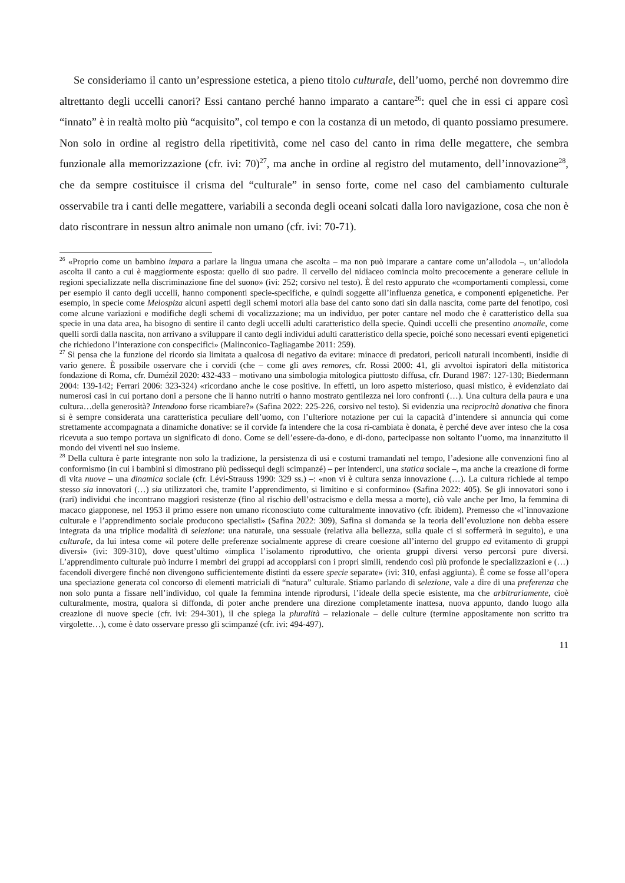Se consideriamo il canto un’espressione estetica, a pieno titolo culturale, dell’uomo, perché non dovremmo dire altrettanto degli uccelli canori? Essi cantano perché hanno imparato a cantare<sup>26</sup>: quel che in essi ci appare così “innato” è in realtà molto più “acquisito”, col tempo e con la costanza di un metodo, di quanto possiamo presumere. Non solo in ordine al registro della ripetitività, come nel caso del canto in rima delle megattere, che sembra funzionale alla memorizzazione (cfr. ivi: 70)<sup>27</sup>, ma anche in ordine al registro del mutamento, dell’innovazione<sup>28</sup>, che da sempre costituisce il crisma del “culturale” in senso forte, come nel caso del cambiamento culturale osservabile tra i canti delle megattere, variabili a seconda degli oceani solcati dalla loro navigazione, cosa che non è dato riscontrare in nessun altro animale non umano (cfr. ivi: 70-71).
<sup>26</sup> «Proprio come un bambino impara a parlare la lingua umana che ascolta – ma non può imparare a cantare come un’allodola –, un’allodola ascolta il canto a cui è maggiormente esposta: quello di suo padre. Il cervello del nidiaceo comincia molto precocemente a generare cellule in regioni specializzate nella discriminazione fine del suono» (ivi: 252; corsivo nel testo). È del resto appurato che «comportamenti complessi, come per esempio il canto degli uccelli, hanno componenti specie-specifiche, e quindi soggette all’influenza genetica, e componenti epigenetiche. Per esempio, in specie come Melospiza alcuni aspetti degli schemi motori alla base del canto sono dati sin dalla nascita, come parte del fenotipo, così come alcune variazioni e modifiche degli schemi di vocalizzazione; ma un individuo, per poter cantare nel modo che è caratteristico della sua specie in una data area, ha bisogno di sentire il canto degli uccelli adulti caratteristico della specie. Quindi uccelli che presentino anomalie, come quelli sordi dalla nascita, non arrivano a sviluppare il canto degli individui adulti caratteristico della specie, poiché sono necessari eventi epigenetici che richiedono l’interazione con conspecifici» (Malinconico-Tagliagambe 2011: 259).
<sup>27</sup> Si pensa che la funzione del ricordo sia limitata a qualcosa di negativo da evitare: minacce di predatori, pericoli naturali incombenti, insidie di vario genere. È possibile osservare che i corvidi (che – come gli aves remores, cfr. Rossi 2000: 41, gli avvoltoi ispiratori della mitistorica fondazione di Roma, cfr. Dumézil 2020: 432-433 – motivano una simbologia mitologica piuttosto diffusa, cfr. Durand 1987: 127-130; Biedermann 2004: 139-142; Ferrari 2006: 323-324) «ricordano anche le cose positive. In effetti, un loro aspetto misterioso, quasi mistico, è evidenziato dai numerosi casi in cui portano doni a persone che li hanno nutriti o hanno mostrato gentilezza nei loro confronti (…). Una cultura della paura e una cultura…della generosità? Intendono forse ricambiare?» (Safina 2022: 225-226, corsivo nel testo). Si evidenzia una reciprocità donativa che finora si è sempre considerata una caratteristica peculiare dell’uomo, con l’ulteriore notazione per cui la capacità d’intendere si annuncia qui come strettamente accompagnata a dinamiche donative: se il corvide fa intendere che la cosa ri-cambiata è donata, è perché deve aver inteso che la cosa ricevuta a suo tempo portava un significato di dono. Come se dell’essere-da-dono, e di-dono, partecipasse non soltanto l’uomo, ma innanzitutto il mondo dei viventi nel suo insieme.
<sup>28</sup> Della cultura è parte integrante non solo la tradizione, la persistenza di usi e costumi tramandati nel tempo, l’adesione alle convenzioni fino al conformismo (in cui i bambini si dimostrano più pedissequi degli scimpanzé) – per intenderci, una statica sociale –, ma anche la creazione di forme di vita nuove – una dinamica sociale (cfr. Lévi-Strauss 1990: 329 ss.) –: «non vi è cultura senza innovazione (…). La cultura richiede al tempo stesso sia innovatori (…) sia utilizzatori che, tramite l’apprendimento, si limitino e si conformino» (Safina 2022: 405). Se gli innovatori sono i (rari) individui che incontrano maggiori resistenze (fino al rischio dell’ostracismo e della messa a morte), ciò vale anche per Imo, la femmina di macaco giapponese, nel 1953 il primo essere non umano riconosciuto come culturalmente innovativo (cfr. ibidem). Premesso che «l’innovazione culturale e l’apprendimento sociale producono specialisti» (Safina 2022: 309), Safina si domanda se la teoria dell’evoluzione non debba essere integrata da una triplice modalità di selezione: una naturale, una sessuale (relativa alla bellezza, sulla quale ci si soffermerà in seguito), e una culturale, da lui intesa come «il potere delle preferenze socialmente apprese di creare coesione all’interno del gruppo ed evitamento di gruppi diversi» (ivi: 309-310), dove quest’ultimo «implica l’isolamento riproduttivo, che orienta gruppi diversi verso percorsi pure diversi. L’apprendimento culturale può indurre i membri dei gruppi ad accoppiarsi con i propri simili, rendendo così più profonde le specializzazioni e (…) facendoli divergere finché non divengono sufficientemente distinti da essere specie separate» (ivi: 310, enfasi aggiunta). È come se fosse all’opera una speciazione generata col concorso di elementi matriciali di “natura” culturale. Stiamo parlando di selezione, vale a dire di una preferenza che non solo punta a fissare nell’individuo, col quale la femmina intende riprodursi, l’ideale della specie esistente, ma che arbitrariamente, cioè culturalmente, mostra, qualora si diffonda, di poter anche prendere una direzione completamente inattesa, nuova appunto, dando luogo alla creazione di nuove specie (cfr. ivi: 294-301), il che spiega la pluralità – relazionale – delle culture (termine appositamente non scritto tra virgolette…), come è dato osservare presso gli scimpanzé (cfr. ivi: 494-497).
11